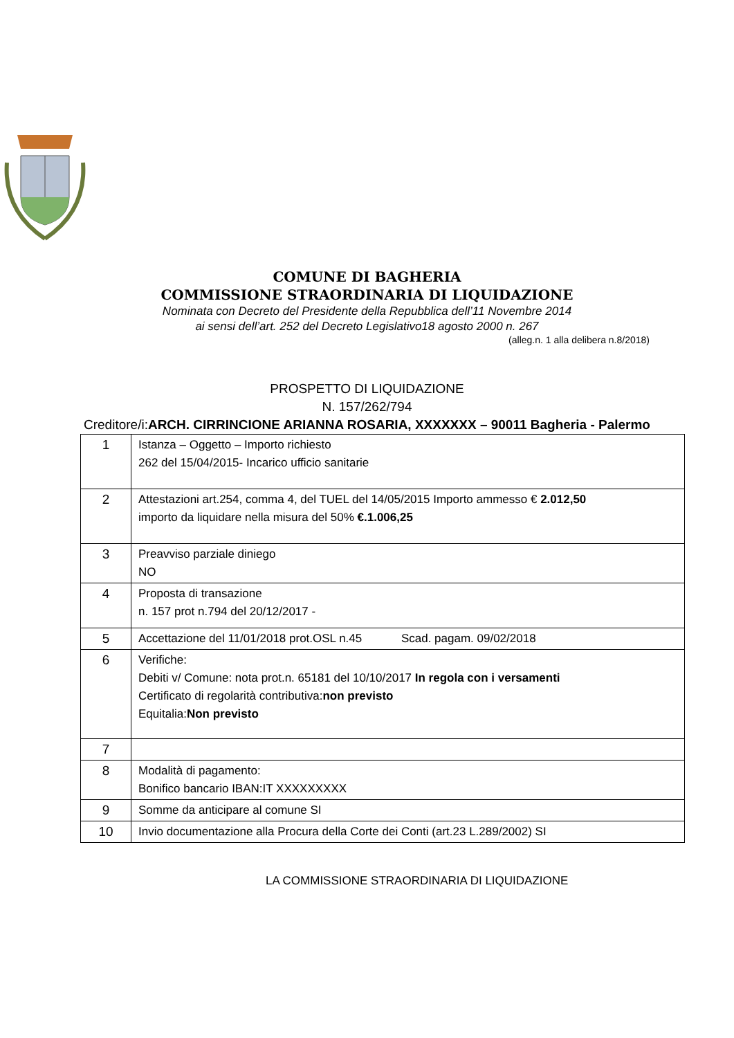COMUNE DI BAGHERIA
COMMISSIONE STRAORDINARIA DI LIQUIDAZIONE
Nominata con Decreto del Presidente della Repubblica dell’11 Novembre 2014
ai sensi dell’art. 252 del Decreto Legislativo18 agosto 2000 n. 267
(alleg.n. 1 alla delibera n.8/2018)
PROSPETTO DI LIQUIDAZIONE
N. 157/262/794
Creditore/i:ARCH. CIRRINCIONE ARIANNA ROSARIA, XXXXXXX – 90011 Bagheria - Palermo
| 1 | Istanza – Oggetto – Importo richiesto 262 del 15/04/2015- Incarico ufficio sanitarie |
| 2 | Attestazioni art.254, comma 4, del TUEL del 14/05/2015 Importo ammesso € 2.012,50 importo da liquidare nella misura del 50% €.1.006,25 |
| 3 | Preavviso parziale diniego NO |
| 4 | Proposta di transazione n. 157 prot n.794 del 20/12/2017 - |
| 5 | Accettazione del 11/01/2018 prot.OSL n.45 Scad. pagam. 09/02/2018 |
| 6 | Verifiche: Debiti v/ Comune: nota prot.n. 65181 del 10/10/2017 In regola con i versamenti Certificato di regolarità contributiva: non previsto Equitalia: Non previsto |
| 7 | |
| 8 | Modalità di pagamento: Bonifico bancario IBAN:IT XXXXXXXXX |
| 9 | Somme da anticipare al comune SI |
| 10 | Invio documentazione alla Procura della Corte dei Conti (art.23 L.289/2002) SI |
LA COMMISSIONE STRAORDINARIA DI LIQUIDAZIONE